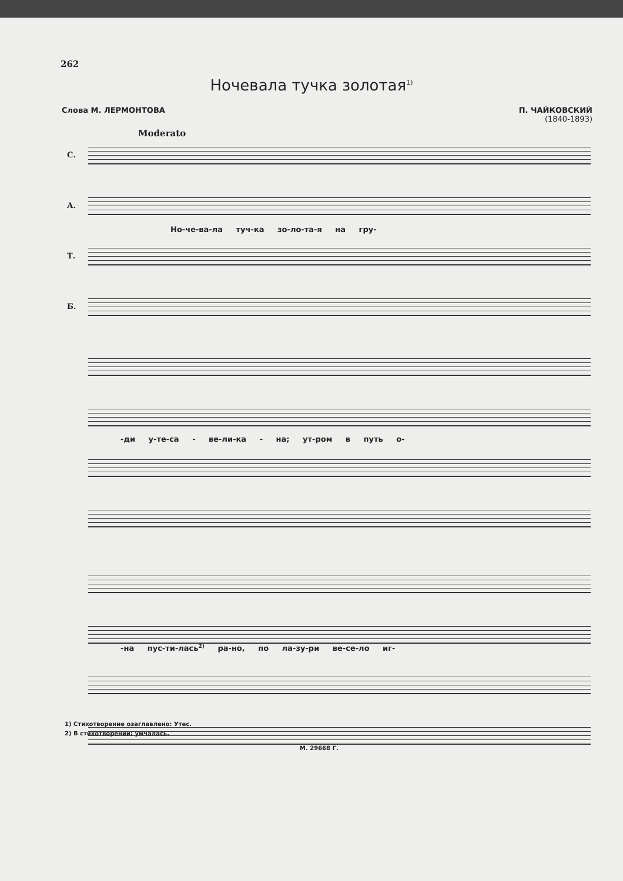262
Ночевала тучка золотая<sup>1)</sup>
Слова М. ЛЕРМОНТОВА П. ЧАЙКОВСКИЙ
(1840-1893)
Moderato
С.
А.
Т.
Б.
Но-че-ва-ла туч-ка зо-ло-та-я на гру-
-ди у-те-са - ве-ли-ка - на; ут-ром в путь о-
-на пус-ти-лась<sup>2)</sup> ра-но, по ла-зу-ри ве-се-ло иг-
1) Стихотворение озаглавлено: Утес.
2) В стихотворении: умчалась.
М. 29668 Г.